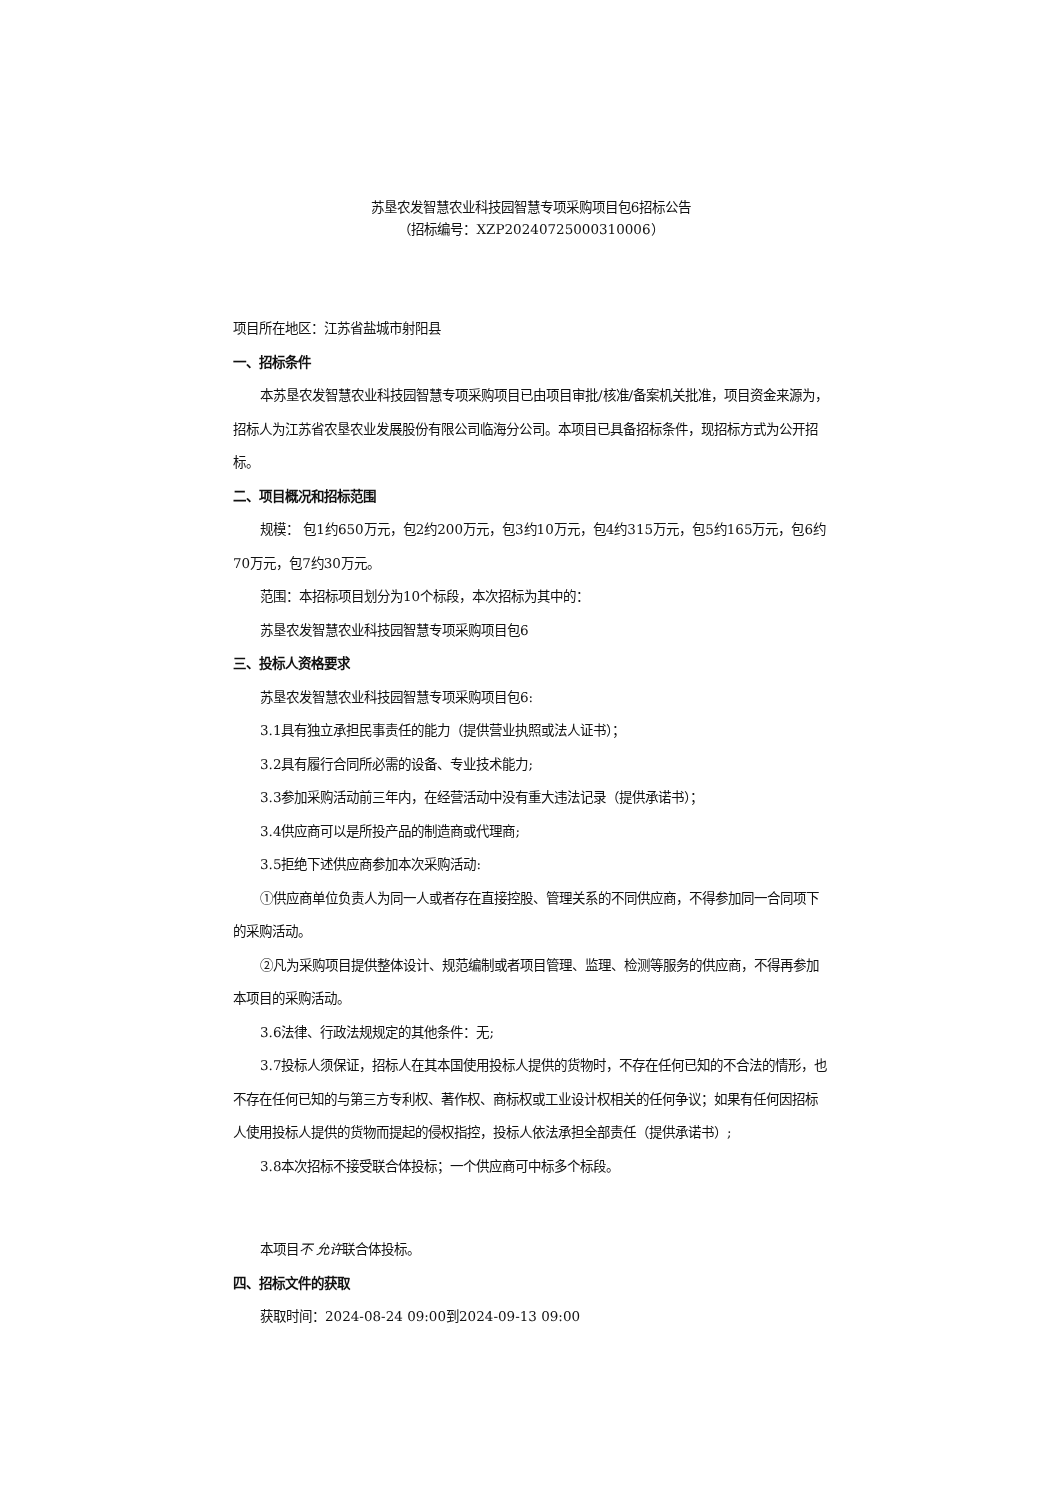苏垦农发智慧农业科技园智慧专项采购项目包6招标公告
（招标编号：XZP20240725000310006）
项目所在地区：江苏省盐城市射阳县
一、招标条件
本苏垦农发智慧农业科技园智慧专项采购项目已由项目审批/核准/备案机关批准，项目资金来源为， 招标人为江苏省农垦农业发展股份有限公司临海分公司。本项目已具备招标条件，现招标方式为公开招标。
二、项目概况和招标范围
规模： 包1约650万元，包2约200万元，包3约10万元，包4约315万元，包5约165万元，包6约70万元，包7约30万元。
范围：本招标项目划分为10个标段，本次招标为其中的：
苏垦农发智慧农业科技园智慧专项采购项目包6
三、投标人资格要求
苏垦农发智慧农业科技园智慧专项采购项目包6:
3.1具有独立承担民事责任的能力（提供营业执照或法人证书）；
3.2具有履行合同所必需的设备、专业技术能力;
3.3参加采购活动前三年内，在经营活动中没有重大违法记录（提供承诺书）；
3.4供应商可以是所投产品的制造商或代理商;
3.5拒绝下述供应商参加本次采购活动:
①供应商单位负责人为同一人或者存在直接控股、管理关系的不同供应商，不得参加同一合同项下的采购活动。
②凡为采购项目提供整体设计、规范编制或者项目管理、监理、检测等服务的供应商，不得再参加本项目的采购活动。
3.6法律、行政法规规定的其他条件：无;
3.7投标人须保证，招标人在其本国使用投标人提供的货物时，不存在任何已知的不合法的情形，也不存在任何已知的与第三方专利权、著作权、商标权或工业设计权相关的任何争议；如果有任何因招标人使用投标人提供的货物而提起的侵权指控，投标人依法承担全部责任（提供承诺书）;
3.8本次招标不接受联合体投标；一个供应商可中标多个标段。
本项目不 允许联合体投标。
四、招标文件的获取
获取时间：2024-08-24 09:00到2024-09-13 09:00